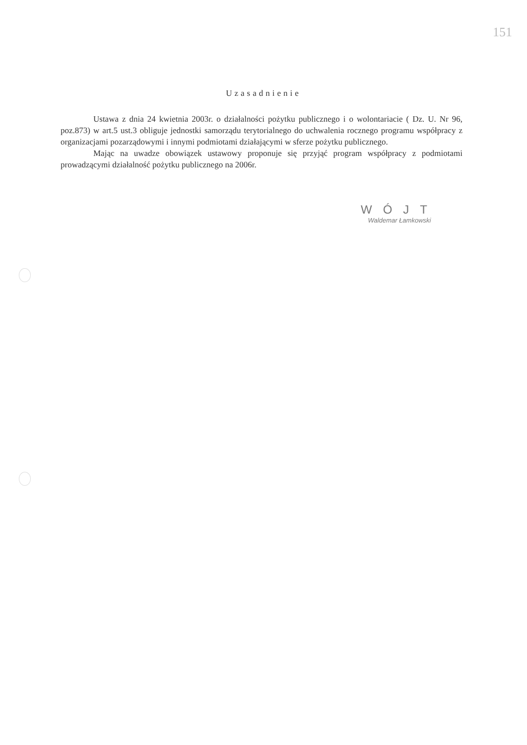151
Uzasadnienie
Ustawa z dnia 24 kwietnia 2003r. o działalności pożytku publicznego i o wolontariacie ( Dz. U. Nr 96, poz.873) w art.5 ust.3 obliguje jednostki samorządu terytorialnego do uchwalenia rocznego programu współpracy z organizacjami pozarządowymi i innymi podmiotami działającymi w sferze pożytku publicznego.
Mając na uwadze obowiązek ustawowy proponuje się przyjąć program współpracy z podmiotami prowadzącymi działalność pożytku publicznego na 2006r.
WÓJT
Waldemar Łamkowski